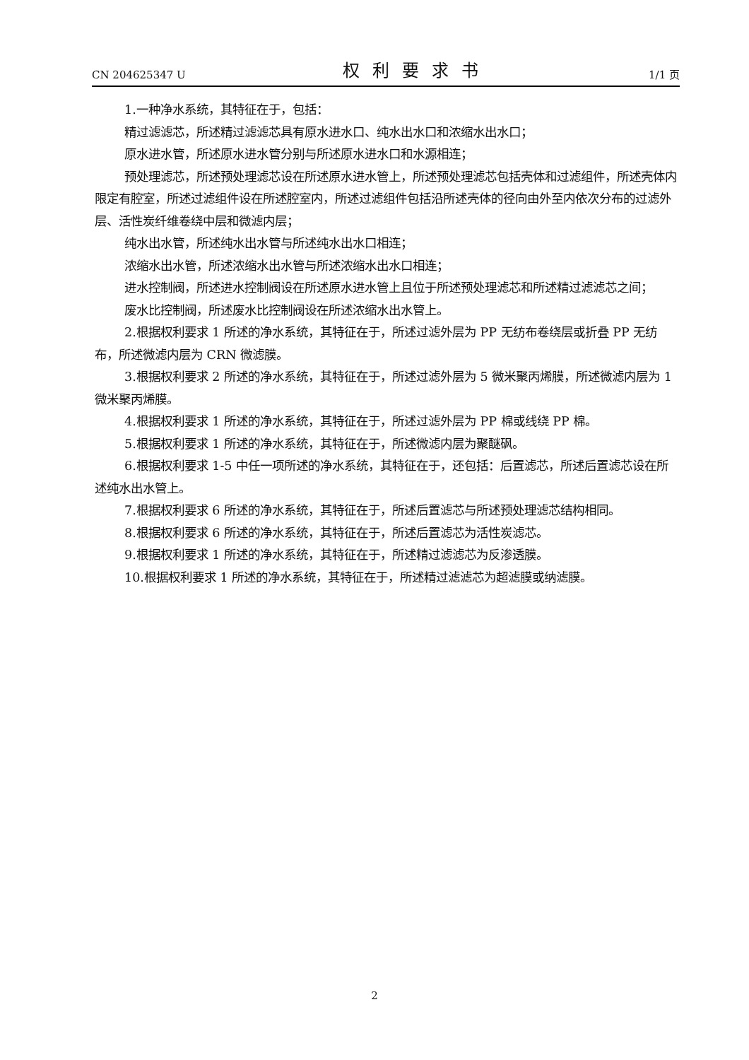CN 204625347 U 权利要求书 1/1 页
1.一种净水系统，其特征在于，包括：
精过滤滤芯，所述精过滤滤芯具有原水进水口、纯水出水口和浓缩水出水口；
原水进水管，所述原水进水管分别与所述原水进水口和水源相连；
预处理滤芯，所述预处理滤芯设在所述原水进水管上，所述预处理滤芯包括壳体和过滤组件，所述壳体内限定有腔室，所述过滤组件设在所述腔室内，所述过滤组件包括沿所述壳体的径向由外至内依次分布的过滤外层、活性炭纤维卷绕中层和微滤内层；
纯水出水管，所述纯水出水管与所述纯水出水口相连；
浓缩水出水管，所述浓缩水出水管与所述浓缩水出水口相连；
进水控制阀，所述进水控制阀设在所述原水进水管上且位于所述预处理滤芯和所述精过滤滤芯之间；
废水比控制阀，所述废水比控制阀设在所述浓缩水出水管上。
2.根据权利要求 1 所述的净水系统，其特征在于，所述过滤外层为 PP 无纺布卷绕层或折叠 PP 无纺布，所述微滤内层为 CRN 微滤膜。
3.根据权利要求 2 所述的净水系统，其特征在于，所述过滤外层为 5 微米聚丙烯膜，所述微滤内层为 1 微米聚丙烯膜。
4.根据权利要求 1 所述的净水系统，其特征在于，所述过滤外层为 PP 棉或线绕 PP 棉。
5.根据权利要求 1 所述的净水系统，其特征在于，所述微滤内层为聚醚砜。
6.根据权利要求 1-5 中任一项所述的净水系统，其特征在于，还包括：后置滤芯，所述后置滤芯设在所述纯水出水管上。
7.根据权利要求 6 所述的净水系统，其特征在于，所述后置滤芯与所述预处理滤芯结构相同。
8.根据权利要求 6 所述的净水系统，其特征在于，所述后置滤芯为活性炭滤芯。
9.根据权利要求 1 所述的净水系统，其特征在于，所述精过滤滤芯为反渗透膜。
10.根据权利要求 1 所述的净水系统，其特征在于，所述精过滤滤芯为超滤膜或纳滤膜。
2